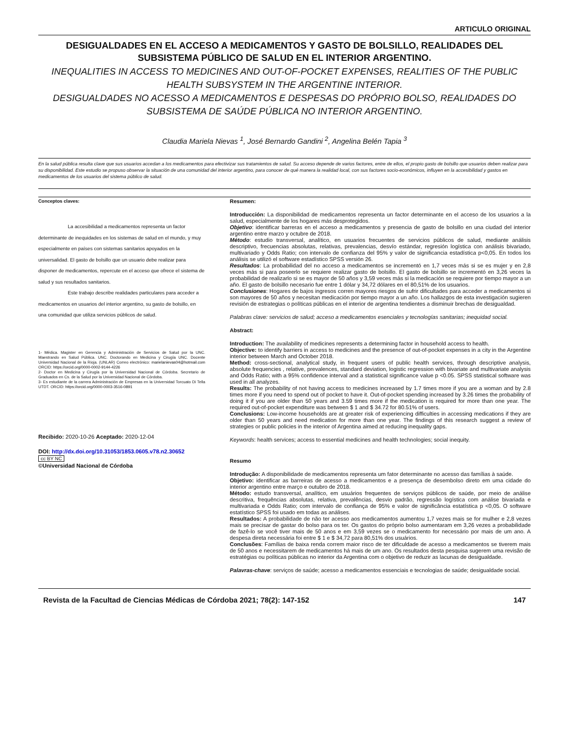ARTICULO ORIGINAL
DESIGUALDADES EN EL ACCESO A MEDICAMENTOS Y GASTO DE BOLSILLO, REALIDADES DEL SUBSISTEMA PÚBLICO DE SALUD EN EL INTERIOR ARGENTINO.
INEQUALITIES IN ACCESS TO MEDICINES AND OUT-OF-POCKET EXPENSES, REALITIES OF THE PUBLIC HEALTH SUBSYSTEM IN THE ARGENTINE INTERIOR.
DESIGUALDADES NO ACESSO A MEDICAMENTOS E DESPESAS DO PRÓPRIO BOLSO, REALIDADES DO SUBSISTEMA DE SAÚDE PÚBLICA NO INTERIOR ARGENTINO.
Claudia Mariela Nievas <sup>1</sup>, José Bernardo Gandini <sup>2</sup>, Angelina Belén Tapia <sup>3</sup>
En la salud pública resulta clave que sus usuarios accedan a los medicamentos para efectivizar sus tratamientos de salud. Su acceso depende de varios factores, entre de ellos, el propio gasto de bolsillo que usuarios deben realizar para su disponibilidad. Este estudio se propuso observar la situación de una comunidad del interior argentino, para conocer de qué manera la realidad local, con sus factores socio-económicos, influyen en la accesibilidad y gastos en medicamentos de los usuarios del sistema público de salud.
Conceptos claves:
La accesibilidad a medicamentos representa un factor determinante de inequidades en los sistemas de salud en el mundo, y muy especialmente en países con sistemas sanitarios apoyados en la universalidad. El gasto de bolsillo que un usuario debe realizar para disponer de medicamentos, repercute en el acceso que ofrece el sistema de salud y sus resultados sanitarios.
Este trabajo describe realidades particulares para acceder a medicamentos en usuarios del interior argentino, su gasto de bolsillo, en una comunidad que utiliza servicios públicos de salud.
1- Médica. Magister en Gerencia y Administración de Servicios de Salud por la UNC. Maestrando en Salud Pública. UNC. Doctorando en Medicina y Cirugía UNC. Docente Universidad Nacional de la Rioja. (UNLAR) Correo electrónico: marielanievas04@hotmail.com ORCID: https://orcid.org/0000-0002-9144-4226
2- Doctor en Medicina y Cirugía por la Universidad Nacional de Córdoba. Secretario de Graduados en Cs. de la Salud por la Universidad Nacional de Córdoba.
3- Es estudiante de la carrera Administración de Empresas en la Universidad Torcuato Di Tella UTDT. ORCID: https://orcid.org/0000-0003-3516-0891
Recibido: 2020-10-26 Aceptado: 2020-12-04
DOI: http://dx.doi.org/10.31053/1853.0605.v78.n2.30652
cc BY NC
©Universidad Nacional de Córdoba
Resumen:
Introducción: La disponibilidad de medicamentos representa un factor determinante en el acceso de los usuarios a la salud, especialmente de los hogares más desprotegidos.
Objetivo: identificar barreras en el acceso a medicamentos y presencia de gasto de bolsillo en una ciudad del interior argentino entre marzo y octubre de 2018.
Método: estudio transversal, analítico, en usuarios frecuentes de servicios públicos de salud, mediante análisis descriptivo, frecuencias absolutas, relativas, prevalencias, desvío estándar, regresión logística con análisis bivariado, multivariado y Odds Ratio; con intervalo de confianza del 95% y valor de significancia estadística p<0,05. En todos los análisis se utilizó el software estadístico SPSS versión 26.
Resultados: La probabilidad del no acceso a medicamentos se incrementó en 1,7 veces más si se es mujer y en 2,8 veces más si para poseerlo se requiere realizar gasto de bolsillo. El gasto de bolsillo se incrementó en 3,26 veces la probabilidad de realizarlo si se es mayor de 50 años y 3,59 veces más si la medicación se requiere por tiempo mayor a un año. El gasto de bolsillo necesario fue entre 1 dólar y 34,72 dólares en el 80,51% de los usuarios.
Conclusiones: Hogares de bajos ingresos corren mayores riesgos de sufrir dificultades para acceder a medicamentos si son mayores de 50 años y necesitan medicación por tiempo mayor a un año. Los hallazgos de esta investigación sugieren revisión de estrategias o políticas públicas en el interior de argentina tendientes a disminuir brechas de desigualdad.
Palabras clave: servicios de salud; acceso a medicamentos esenciales y tecnologías sanitarias; inequidad social.
Abstract:
Introduction: The availability of medicines represents a determining factor in household access to health.
Objective: to identify barriers in access to medicines and the presence of out-of-pocket expenses in a city in the Argentine interior between March and October 2018.
Method: cross-sectional, analytical study, in frequent users of public health services, through descriptive analysis, absolute frequencies , relative, prevalences, standard deviation, logistic regression with bivariate and multivariate analysis and Odds Ratio; with a 95% confidence interval and a statistical significance value p <0.05. SPSS statistical software was used in all analyzes.
Results: The probability of not having access to medicines increased by 1.7 times more if you are a woman and by 2.8 times more if you need to spend out of pocket to have it. Out-of-pocket spending increased by 3.26 times the probability of doing it if you are older than 50 years and 3.59 times more if the medication is required for more than one year. The required out-of-pocket expenditure was between $ 1 and $ 34.72 for 80.51% of users.
Conclusions: Low-income households are at greater risk of experiencing difficulties in accessing medications if they are older than 50 years and need medication for more than one year. The findings of this research suggest a review of strategies or public policies in the interior of Argentina aimed at reducing inequality gaps.
Keywords: health services; access to essential medicines and health technologies; social inequity.
Resumo
Introdução: A disponibilidade de medicamentos representa um fator determinante no acesso das famílias à saúde.
Objetivo: identificar as barreiras de acesso a medicamentos e a presença de desembolso direto em uma cidade do interior argentino entre março e outubro de 2018.
Método: estudo transversal, analítico, em usuários frequentes de serviços públicos de saúde, por meio de análise descritiva, frequências absolutas, relativa, prevalências, desvio padrão, regressão logística com análise bivariada e multivariada e Odds Ratio; com intervalo de confiança de 95% e valor de significância estatística p <0,05. O software estatístico SPSS foi usado em todas as análises.
Resultados: A probabilidade de não ter acesso aos medicamentos aumentou 1,7 vezes mais se for mulher e 2,8 vezes mais se precisar de gastar do bolso para os ter. Os gastos do próprio bolso aumentaram em 3,26 vezes a probabilidade de fazê-lo se você tiver mais de 50 anos e em 3,59 vezes se o medicamento for necessário por mais de um ano. A despesa direta necessária foi entre $ 1 e $ 34,72 para 80,51% dos usuários.
Conclusões: Famílias de baixa renda correm maior risco de ter dificuldade de acesso a medicamentos se tiverem mais de 50 anos e necessitarem de medicamentos há mais de um ano. Os resultados desta pesquisa sugerem uma revisão de estratégias ou políticas públicas no interior da Argentina com o objetivo de reduzir as lacunas de desigualdade.
Palavras-chave: serviços de saúde; acesso a medicamentos essenciais e tecnologias de saúde; desigualdade social.
Revista de la Facultad de Ciencias Médicas de Córdoba 2021; 78(2): 147-152 147